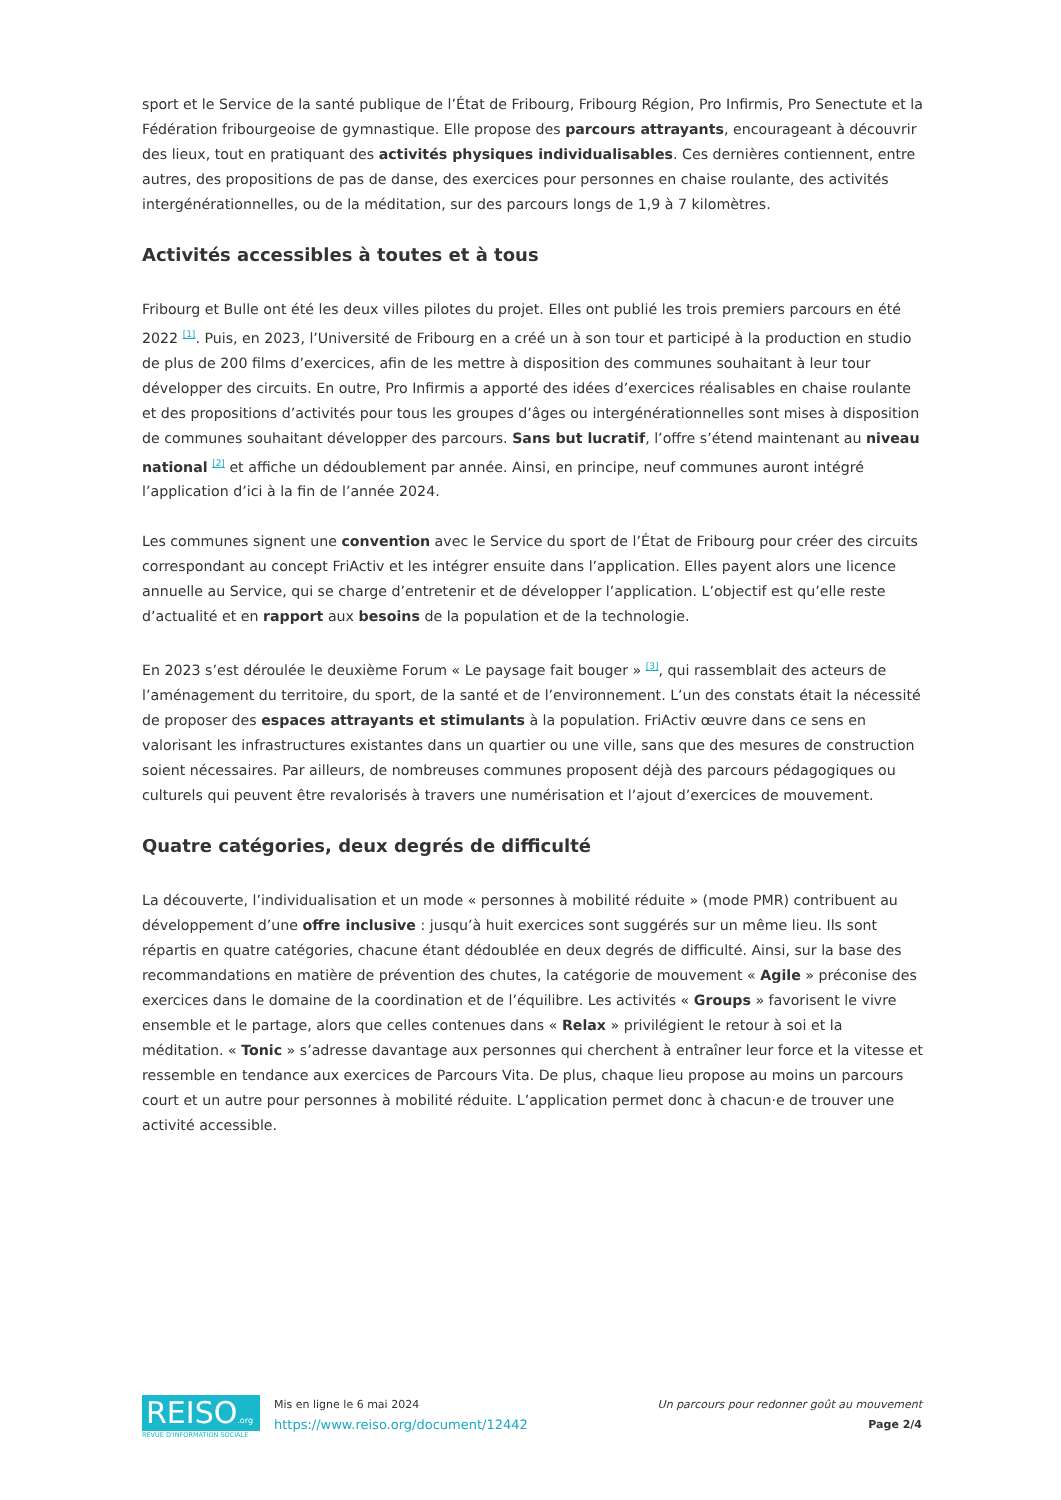sport et le Service de la santé publique de l’État de Fribourg, Fribourg Région, Pro Infirmis, Pro Senectute et la Fédération fribourgeoise de gymnastique. Elle propose des parcours attrayants, encourageant à découvrir des lieux, tout en pratiquant des activités physiques individualisables. Ces dernières contiennent, entre autres, des propositions de pas de danse, des exercices pour personnes en chaise roulante, des activités intergénérationnelles, ou de la méditation, sur des parcours longs de 1,9 à 7 kilomètres.
Activités accessibles à toutes et à tous
Fribourg et Bulle ont été les deux villes pilotes du projet. Elles ont publié les trois premiers parcours en été 2022 <sup>[1]</sup>. Puis, en 2023, l’Université de Fribourg en a créé un à son tour et participé à la production en studio de plus de 200 films d’exercices, afin de les mettre à disposition des communes souhaitant à leur tour développer des circuits. En outre, Pro Infirmis a apporté des idées d’exercices réalisables en chaise roulante et des propositions d’activités pour tous les groupes d’âges ou intergénérationnelles sont mises à disposition de communes souhaitant développer des parcours. Sans but lucratif, l’offre s’étend maintenant au niveau national <sup>[2]</sup> et affiche un dédoublement par année. Ainsi, en principe, neuf communes auront intégré l’application d’ici à la fin de l’année 2024.
Les communes signent une convention avec le Service du sport de l’État de Fribourg pour créer des circuits correspondant au concept FriActiv et les intégrer ensuite dans l’application. Elles payent alors une licence annuelle au Service, qui se charge d’entretenir et de développer l’application. L’objectif est qu’elle reste d’actualité et en rapport aux besoins de la population et de la technologie.
En 2023 s’est déroulée le deuxième Forum « Le paysage fait bouger » <sup>[3]</sup>, qui rassemblait des acteurs de l’aménagement du territoire, du sport, de la santé et de l’environnement. L’un des constats était la nécessité de proposer des espaces attrayants et stimulants à la population. FriActiv œuvre dans ce sens en valorisant les infrastructures existantes dans un quartier ou une ville, sans que des mesures de construction soient nécessaires. Par ailleurs, de nombreuses communes proposent déjà des parcours pédagogiques ou culturels qui peuvent être revalorisés à travers une numérisation et l’ajout d’exercices de mouvement.
Quatre catégories, deux degrés de difficulté
La découverte, l’individualisation et un mode « personnes à mobilité réduite » (mode PMR) contribuent au développement d’une offre inclusive : jusqu’à huit exercices sont suggérés sur un même lieu. Ils sont répartis en quatre catégories, chacune étant dédoublée en deux degrés de difficulté. Ainsi, sur la base des recommandations en matière de prévention des chutes, la catégorie de mouvement « Agile » préconise des exercices dans le domaine de la coordination et de l’équilibre. Les activités « Groups » favorisent le vivre ensemble et le partage, alors que celles contenues dans « Relax » privilégient le retour à soi et la méditation. « Tonic » s’adresse davantage aux personnes qui cherchent à entraîner leur force et la vitesse et ressemble en tendance aux exercices de Parcours Vita. De plus, chaque lieu propose au moins un parcours court et un autre pour personnes à mobilité réduite. L’application permet donc à chacun·e de trouver une activité accessible.
REISO.org
REVUE D'INFORMATION SOCIALE
Mis en ligne le 6 mai 2024
https://www.reiso.org/document/12442
Un parcours pour redonner goût au mouvement
Page 2/4